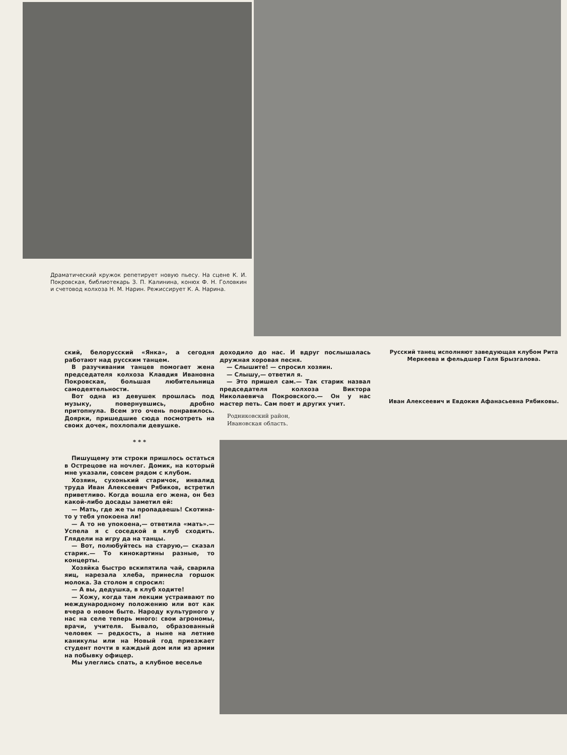Драматический кружок репетирует новую пьесу. На сцене К. И. Покровская, библиотекарь З. П. Калинина, конюх Ф. Н. Головкин и счетовод колхоза Н. М. Нарин. Режиссирует К. А. Нарина.
ский, белорусский «Янка», а сегодня работают над русским танцем.
В разучивании танцев помогает жена председателя колхоза Клавдия Ивановна Покровская, большая любительница самодеятельности.
Вот одна из девушек прошлась под музыку, повернувшись, дробно притопнула. Всем это очень понравилось. Доярки, пришедшие сюда посмотреть на своих дочек, похлопали девушке.
* * *
Пишущему эти строки пришлось остаться в Острецове на ночлег. Домик, на который мне указали, совсем рядом с клубом.
Хозяин, сухонький старичок, инвалид труда Иван Алексеевич Рябиков, встретил приветливо. Когда вошла его жена, он без какой-либо досады заметил ей:
— Мать, где же ты пропадаешь! Скотина-то у тебя упокоена ли!
— А то не упокоена,— ответила «мать».— Успела я с соседкой в клуб сходить. Глядели на игру да на танцы.
— Вот, полюбуйтесь на старую,— сказал старик.— То кинокартины разные, то концерты.
Хозяйка быстро вскипятила чай, сварила яиц, нарезала хлеба, принесла горшок молока. За столом я спросил:
— А вы, дедушка, в клуб ходите!
— Хожу, когда там лекции устраивают по международному положению или вот как вчера о новом быте. Народу культурного у нас на селе теперь много: свои агрономы, врачи, учителя. Бывало, образованный человек — редкость, а ныне на летние каникулы или на Новый год приезжает студент почти в каждый дом или из армии на побывку офицер.
Мы улеглись спать, а клубное веселье
доходило до нас. И вдруг послышалась дружная хоровая песня.
— Слышите! — спросил хозяин.
— Слышу,— ответил я.
— Это пришел сам.— Так старик назвал председателя колхоза Виктора Николаевича Покровского.— Он у нас мастер петь. Сам поет и других учит.
Родниковский район,
Ивановская область.
Русский танец исполняют заведующая клубом Рита Меркеева и фельдшер Галя Брызгалова.
Иван Алексеевич и Евдокия Афанасьевна Рябиковы.